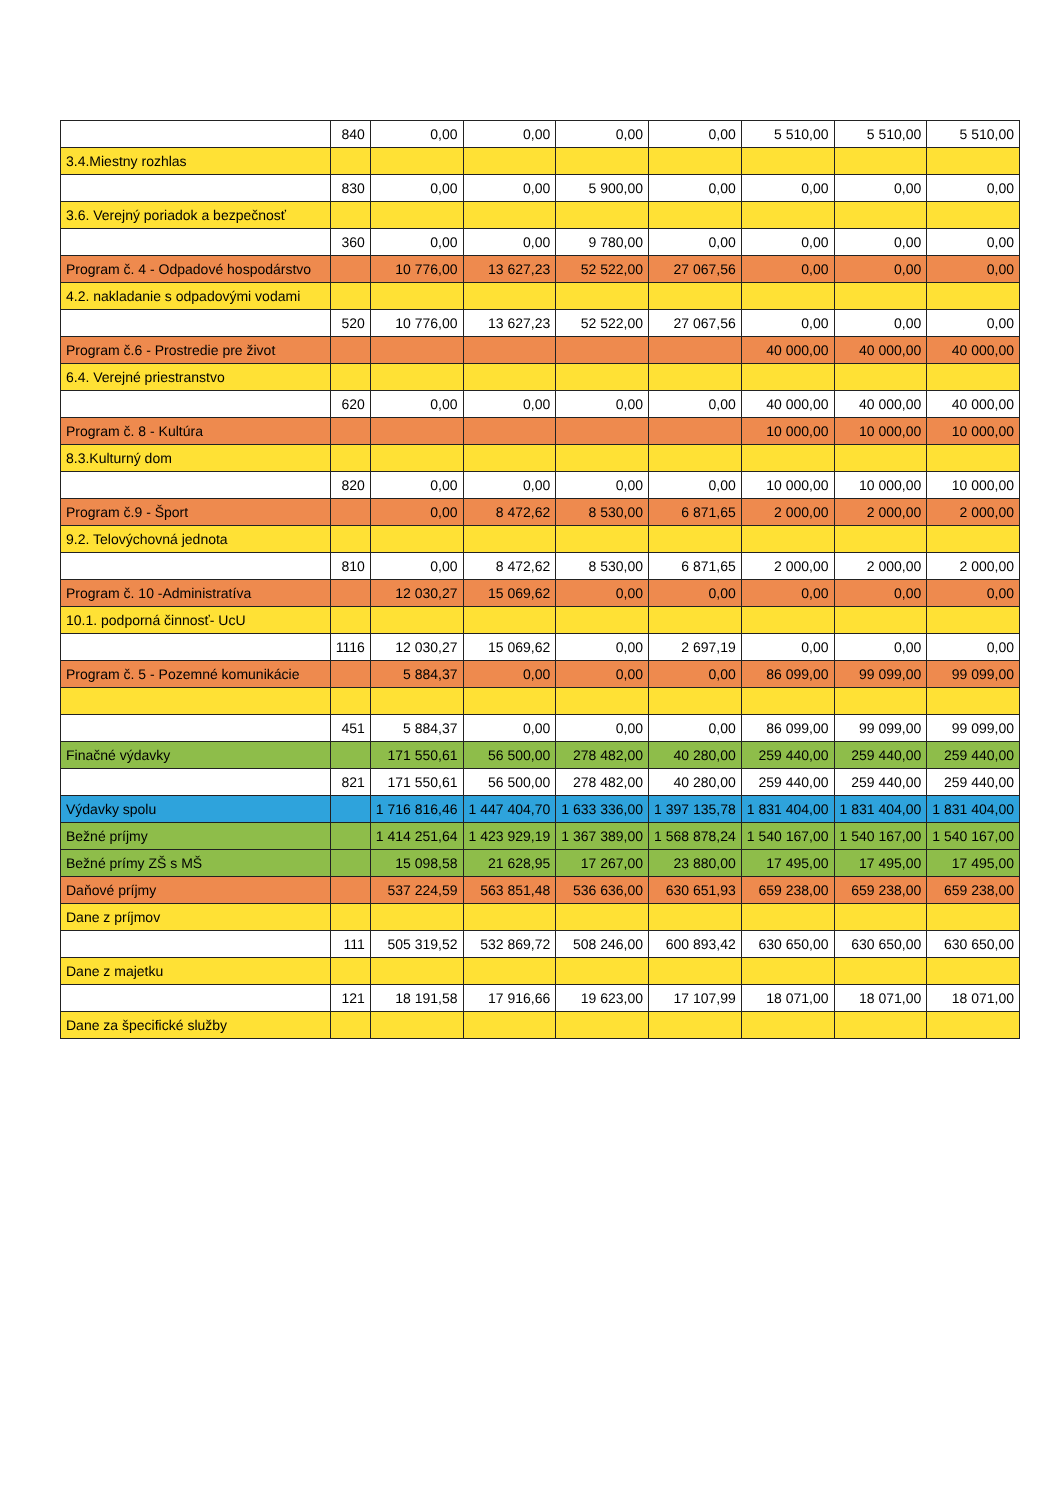| | 840 | 0,00 | 0,00 | 0,00 | 0,00 | 5 510,00 | 5 510,00 | 5 510,00 |
| 3.4.Miestny rozhlas | | | | | | | | |
| | 830 | 0,00 | 0,00 | 5 900,00 | 0,00 | 0,00 | 0,00 | 0,00 |
| 3.6. Verejný poriadok a bezpečnosť | | | | | | | | |
| | 360 | 0,00 | 0,00 | 9 780,00 | 0,00 | 0,00 | 0,00 | 0,00 |
| Program č. 4 - Odpadové hospodárstvo | | 10 776,00 | 13 627,23 | 52 522,00 | 27 067,56 | 0,00 | 0,00 | 0,00 |
| 4.2. nakladanie s odpadovými vodami | | | | | | | | |
| | 520 | 10 776,00 | 13 627,23 | 52 522,00 | 27 067,56 | 0,00 | 0,00 | 0,00 |
| Program č.6 - Prostredie pre život | | | | | | 40 000,00 | 40 000,00 | 40 000,00 |
| 6.4. Verejné priestranstvo | | | | | | | | |
| | 620 | 0,00 | 0,00 | 0,00 | 0,00 | 40 000,00 | 40 000,00 | 40 000,00 |
| Program č. 8 - Kultúra | | | | | | 10 000,00 | 10 000,00 | 10 000,00 |
| 8.3.Kulturný dom | | | | | | | | |
| | 820 | 0,00 | 0,00 | 0,00 | 0,00 | 10 000,00 | 10 000,00 | 10 000,00 |
| Program č.9 - Šport | | 0,00 | 8 472,62 | 8 530,00 | 6 871,65 | 2 000,00 | 2 000,00 | 2 000,00 |
| 9.2. Telovýchovná jednota | | | | | | | | |
| | 810 | 0,00 | 8 472,62 | 8 530,00 | 6 871,65 | 2 000,00 | 2 000,00 | 2 000,00 |
| Program č. 10 -Administratíva | | 12 030,27 | 15 069,62 | 0,00 | 0,00 | 0,00 | 0,00 | 0,00 |
| 10.1. podporná činnosť- UcU | | | | | | | | |
| | 1116 | 12 030,27 | 15 069,62 | 0,00 | 2 697,19 | 0,00 | 0,00 | 0,00 |
| Program č. 5 - Pozemné komunikácie | | 5 884,37 | 0,00 | 0,00 | 0,00 | 86 099,00 | 99 099,00 | 99 099,00 |
| | 451 | 5 884,37 | 0,00 | 0,00 | 0,00 | 86 099,00 | 99 099,00 | 99 099,00 |
| Finačné výdavky | | 171 550,61 | 56 500,00 | 278 482,00 | 40 280,00 | 259 440,00 | 259 440,00 | 259 440,00 |
| | 821 | 171 550,61 | 56 500,00 | 278 482,00 | 40 280,00 | 259 440,00 | 259 440,00 | 259 440,00 |
| Výdavky spolu | | 1 716 816,46 | 1 447 404,70 | 1 633 336,00 | 1 397 135,78 | 1 831 404,00 | 1 831 404,00 | 1 831 404,00 |
| Bežné príjmy | | 1 414 251,64 | 1 423 929,19 | 1 367 389,00 | 1 568 878,24 | 1 540 167,00 | 1 540 167,00 | 1 540 167,00 |
| Bežné prímy ZŠ s MŠ | | 15 098,58 | 21 628,95 | 17 267,00 | 23 880,00 | 17 495,00 | 17 495,00 | 17 495,00 |
| Daňové príjmy | | 537 224,59 | 563 851,48 | 536 636,00 | 630 651,93 | 659 238,00 | 659 238,00 | 659 238,00 |
| Dane z príjmov | | | | | | | | |
| | 111 | 505 319,52 | 532 869,72 | 508 246,00 | 600 893,42 | 630 650,00 | 630 650,00 | 630 650,00 |
| Dane z majetku | | | | | | | | |
| | 121 | 18 191,58 | 17 916,66 | 19 623,00 | 17 107,99 | 18 071,00 | 18 071,00 | 18 071,00 |
| Dane za špecifické služby | | | | | | | | |